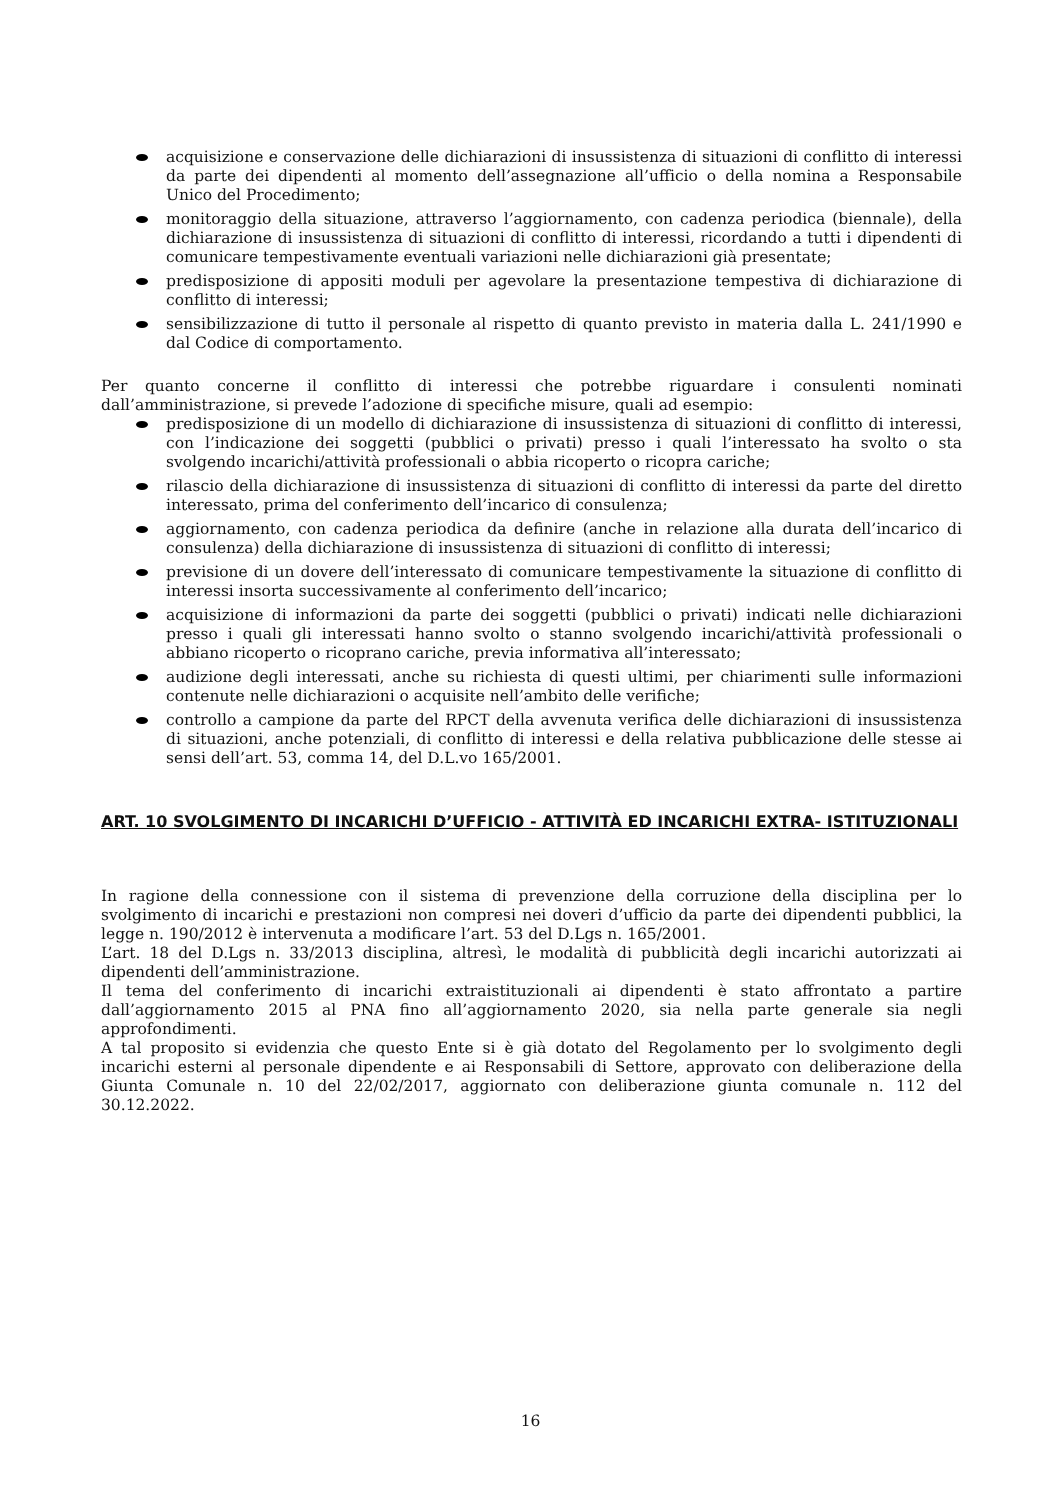acquisizione e conservazione delle dichiarazioni di insussistenza di situazioni di conflitto di interessi da parte dei dipendenti al momento dell’assegnazione all’ufficio o della nomina a Responsabile Unico del Procedimento;
monitoraggio della situazione, attraverso l’aggiornamento, con cadenza periodica (biennale), della dichiarazione di insussistenza di situazioni di conflitto di interessi, ricordando a tutti i dipendenti di comunicare tempestivamente eventuali variazioni nelle dichiarazioni già presentate;
predisposizione di appositi moduli per agevolare la presentazione tempestiva di dichiarazione di conflitto di interessi;
sensibilizzazione di tutto il personale al rispetto di quanto previsto in materia dalla L. 241/1990 e dal Codice di comportamento.
Per quanto concerne il conflitto di interessi che potrebbe riguardare i consulenti nominati dall’amministrazione, si prevede l’adozione di specifiche misure, quali ad esempio:
predisposizione di un modello di dichiarazione di insussistenza di situazioni di conflitto di interessi, con l’indicazione dei soggetti (pubblici o privati) presso i quali l’interessato ha svolto o sta svolgendo incarichi/attività professionali o abbia ricoperto o ricopra cariche;
rilascio della dichiarazione di insussistenza di situazioni di conflitto di interessi da parte del diretto interessato, prima del conferimento dell’incarico di consulenza;
aggiornamento, con cadenza periodica da definire (anche in relazione alla durata dell’incarico di consulenza) della dichiarazione di insussistenza di situazioni di conflitto di interessi;
previsione di un dovere dell’interessato di comunicare tempestivamente la situazione di conflitto di interessi insorta successivamente al conferimento dell’incarico;
acquisizione di informazioni da parte dei soggetti (pubblici o privati) indicati nelle dichiarazioni presso i quali gli interessati hanno svolto o stanno svolgendo incarichi/attività professionali o abbiano ricoperto o ricoprano cariche, previa informativa all’interessato;
audizione degli interessati, anche su richiesta di questi ultimi, per chiarimenti sulle informazioni contenute nelle dichiarazioni o acquisite nell’ambito delle verifiche;
controllo a campione da parte del RPCT della avvenuta verifica delle dichiarazioni di insussistenza di situazioni, anche potenziali, di conflitto di interessi e della relativa pubblicazione delle stesse ai sensi dell’art. 53, comma 14, del D.L.vo 165/2001.
ART. 10 SVOLGIMENTO DI INCARICHI D’UFFICIO - ATTIVITÀ ED INCARICHI EXTRA- ISTITUZIONALI
In ragione della connessione con il sistema di prevenzione della corruzione della disciplina per lo svolgimento di incarichi e prestazioni non compresi nei doveri d’ufficio da parte dei dipendenti pubblici, la legge n. 190/2012 è intervenuta a modificare l’art. 53 del D.Lgs n. 165/2001.
L’art. 18 del D.Lgs n. 33/2013 disciplina, altresì, le modalità di pubblicità degli incarichi autorizzati ai dipendenti dell’amministrazione.
Il tema del conferimento di incarichi extraistituzionali ai dipendenti è stato affrontato a partire dall’aggiornamento 2015 al PNA fino all’aggiornamento 2020, sia nella parte generale sia negli approfondimenti.
A tal proposito si evidenzia che questo Ente si è già dotato del Regolamento per lo svolgimento degli incarichi esterni al personale dipendente e ai Responsabili di Settore, approvato con deliberazione della Giunta Comunale n. 10 del 22/02/2017, aggiornato con deliberazione giunta comunale n. 112 del 30.12.2022.
16